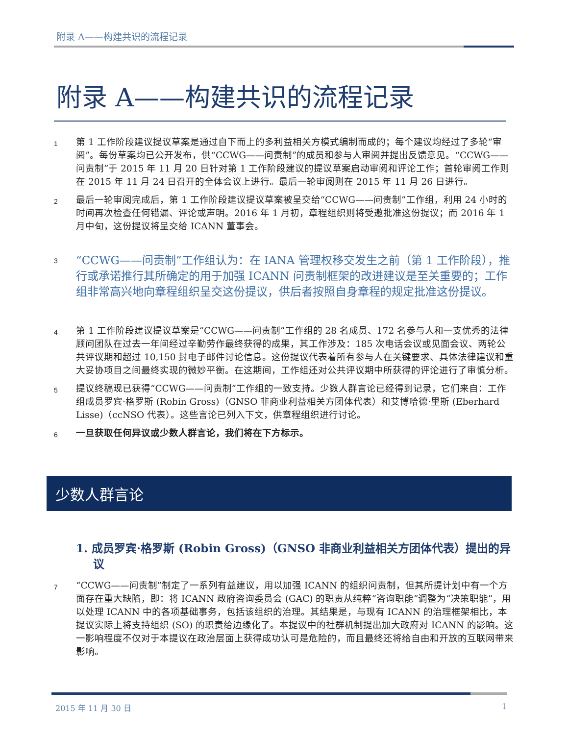附录 A——构建共识的流程记录
附录 A——构建共识的流程记录
1
第 1 工作阶段建议提议草案是通过自下而上的多利益相关方模式编制而成的；每个建议均经过了多轮“审阅”。每份草案均已公开发布，供“CCWG——问责制”的成员和参与人审阅并提出反馈意见。“CCWG——问责制”于 2015 年 11 月 20 日针对第 1 工作阶段建议的提议草案启动审阅和评论工作；首轮审阅工作则在 2015 年 11 月 24 日召开的全体会议上进行。最后一轮审阅则在 2015 年 11 月 26 日进行。
2
最后一轮审阅完成后，第 1 工作阶段建议提议草案被呈交给“CCWG——问责制”工作组，利用 24 小时的时间再次检查任何错漏、评论或声明。2016 年 1 月初，章程组织则将受邀批准这份提议；而 2016 年 1 月中旬，这份提议将呈交给 ICANN 董事会。
3
“CCWG——问责制”工作组认为：在 IANA 管理权移交发生之前（第 1 工作阶段），推行或承诺推行其所确定的用于加强 ICANN 问责制框架的改进建议是至关重要的；工作组非常高兴地向章程组织呈交这份提议，供后者按照自身章程的规定批准这份提议。
4
第 1 工作阶段建议提议草案是“CCWG——问责制”工作组的 28 名成员、172 名参与人和一支优秀的法律顾问团队在过去一年间经过辛勤劳作最终获得的成果，其工作涉及：185 次电话会议或见面会议、两轮公共评议期和超过 10,150 封电子邮件讨论信息。这份提议代表着所有参与人在关键要求、具体法律建议和重大妥协项目之间最终实现的微妙平衡。在这期间，工作组还对公共评议期中所获得的评论进行了审慎分析。
5
提议终稿现已获得“CCWG——问责制”工作组的一致支持。少数人群言论已经得到记录，它们来自：工作组成员罗宾·格罗斯 (Robin Gross)（GNSO 非商业利益相关方团体代表）和艾博哈德·里斯 (Eberhard Lisse)（ccNSO 代表）。这些言论已列入下文，供章程组织进行讨论。
6
一旦获取任何异议或少数人群言论，我们将在下方标示。
少数人群言论
1. 成员罗宾·格罗斯 (Robin Gross)（GNSO 非商业利益相关方团体代表）提出的异议
7
“CCWG——问责制”制定了一系列有益建议，用以加强 ICANN 的组织问责制，但其所提计划中有一个方面存在重大缺陷，即：将 ICANN 政府咨询委员会 (GAC) 的职责从纯粹“咨询职能”调整为“决策职能”，用以处理 ICANN 中的各项基础事务，包括该组织的治理。其结果是，与现有 ICANN 的治理框架相比，本提议实际上将支持组织 (SO) 的职责给边缘化了。本提议中的社群机制提出加大政府对 ICANN 的影响。这一影响程度不仅对于本提议在政治层面上获得成功认可是危险的，而且最终还将给自由和开放的互联网带来影响。
2015 年 11 月 30 日 1